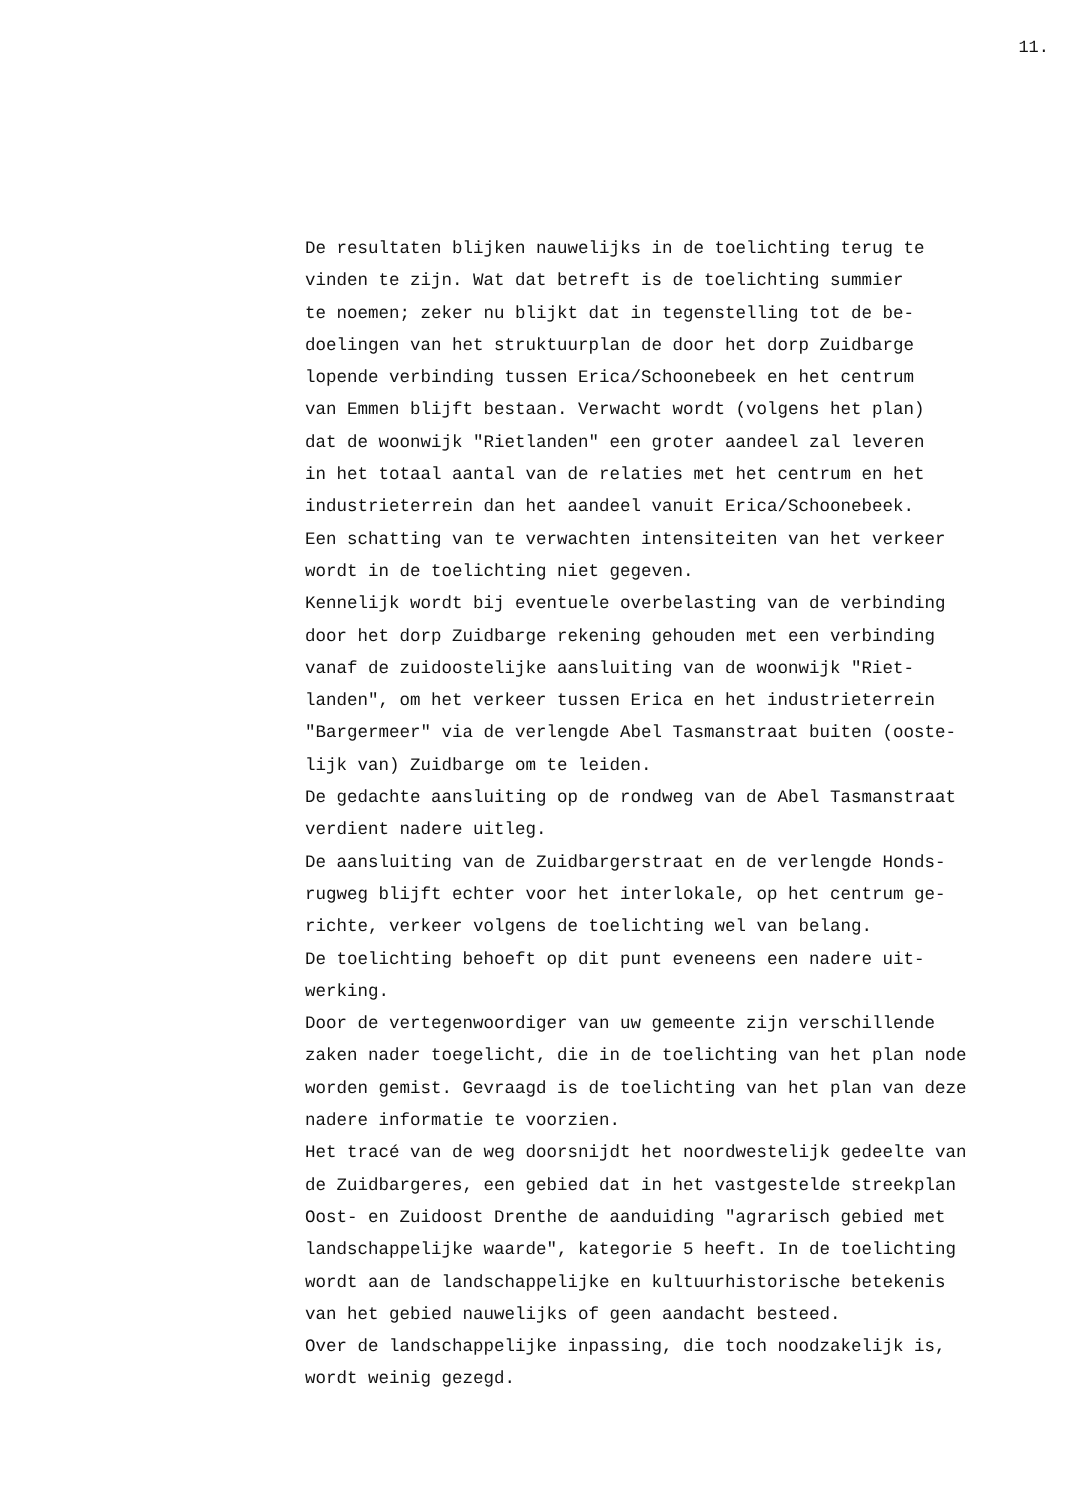11.
De resultaten blijken nauwelijks in de toelichting terug te vinden te zijn. Wat dat betreft is de toelichting summier te noemen; zeker nu blijkt dat in tegenstelling tot de be- doelingen van het struktuurplan de door het dorp Zuidbarge lopende verbinding tussen Erica/Schoonebeek en het centrum van Emmen blijft bestaan. Verwacht wordt (volgens het plan) dat de woonwijk "Rietlanden" een groter aandeel zal leveren in het totaal aantal van de relaties met het centrum en het industrieterrein dan het aandeel vanuit Erica/Schoonebeek. Een schatting van te verwachten intensiteiten van het verkeer wordt in de toelichting niet gegeven. Kennelijk wordt bij eventuele overbelasting van de verbinding door het dorp Zuidbarge rekening gehouden met een verbinding vanaf de zuidoostelijke aansluiting van de woonwijk "Riet- landen", om het verkeer tussen Erica en het industrieterrein "Bargermeer" via de verlengde Abel Tasmanstraat buiten (ooste- lijk van) Zuidbarge om te leiden. De gedachte aansluiting op de rondweg van de Abel Tasmanstraat verdient nadere uitleg. De aansluiting van de Zuidbargerstraat en de verlengde Honds- rugweg blijft echter voor het interlokale, op het centrum ge- richte, verkeer volgens de toelichting wel van belang. De toelichting behoeft op dit punt eveneens een nadere uit- werking. Door de vertegenwoordiger van uw gemeente zijn verschillende zaken nader toegelicht, die in de toelichting van het plan node worden gemist. Gevraagd is de toelichting van het plan van deze nadere informatie te voorzien. Het tracé van de weg doorsnijdt het noordwestelijk gedeelte van de Zuidbargeres, een gebied dat in het vastgestelde streekplan Oost- en Zuidoost Drenthe de aanduiding "agrarisch gebied met landschappelijke waarde", kategorie 5 heeft. In de toelichting wordt aan de landschappelijke en kultuurhistorische betekenis van het gebied nauwelijks of geen aandacht besteed. Over de landschappelijke inpassing, die toch noodzakelijk is, wordt weinig gezegd.